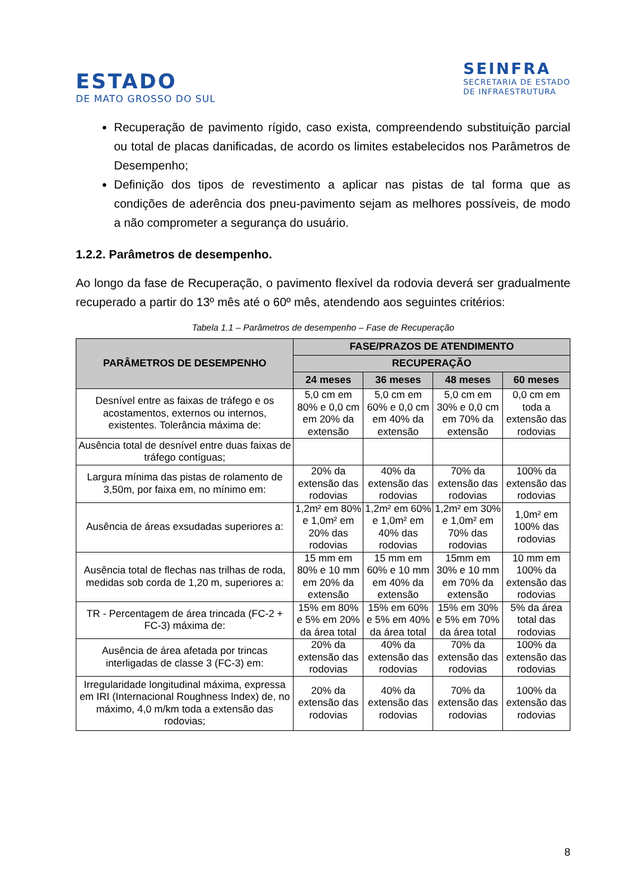ESTADO
DE MATO GROSSO DO SUL
SEINFRA
SECRETARIA DE ESTADO
DE INFRAESTRUTURA
Recuperação de pavimento rígido, caso exista, compreendendo substituição parcial ou total de placas danificadas, de acordo os limites estabelecidos nos Parâmetros de Desempenho;
Definição dos tipos de revestimento a aplicar nas pistas de tal forma que as condições de aderência dos pneu-pavimento sejam as melhores possíveis, de modo a não comprometer a segurança do usuário.
1.2.2. Parâmetros de desempenho.
Ao longo da fase de Recuperação, o pavimento flexível da rodovia deverá ser gradualmente recuperado a partir do 13º mês até o 60º mês, atendendo aos seguintes critérios:
Tabela 1.1 – Parâmetros de desempenho – Fase de Recuperação
| PARÂMETROS DE DESEMPENHO | FASE/PRAZOS DE ATENDIMENTO | | | |
| --- | --- | --- | --- | --- |
| | RECUPERAÇÃO | | | |
| | 24 meses | 36 meses | 48 meses | 60 meses |
| Desnível entre as faixas de tráfego e os acostamentos, externos ou internos, existentes. Tolerância máxima de: | 5,0 cm em 80% e 0,0 cm em 20% da extensão | 5,0 cm em 60% e 0,0 cm em 40% da extensão | 5,0 cm em 30% e 0,0 cm em 70% da extensão | 0,0 cm em toda a extensão das rodovias |
| Ausência total de desnível entre duas faixas de tráfego contíguas; | | | | |
| Largura mínima das pistas de rolamento de 3,50m, por faixa em, no mínimo em: | 20% da extensão das rodovias | 40% da extensão das rodovias | 70% da extensão das rodovias | 100% da extensão das rodovias |
| Ausência de áreas exsudadas superiores a: | 1,2m² em 80% e 1,0m² em 20% das rodovias | 1,2m² em 60% e 1,0m² em 40% das rodovias | 1,2m² em 30% e 1,0m² em 70% das rodovias | 1,0m² em 100% das rodovias |
| Ausência total de flechas nas trilhas de roda, medidas sob corda de 1,20 m, superiores a: | 15 mm em 80% e 10 mm em 20% da extensão | 15 mm em 60% e 10 mm em 40% da extensão | 15mm em 30% e 10 mm em 70% da extensão | 10 mm em 100% da extensão das rodovias |
| TR - Percentagem de área trincada (FC-2 + FC-3) máxima de: | 15% em 80% e 5% em 20% da área total | 15% em 60% e 5% em 40% da área total | 15% em 30% e 5% em 70% da área total | 5% da área total das rodovias |
| Ausência de área afetada por trincas interligadas de classe 3 (FC-3) em: | 20% da extensão das rodovias | 40% da extensão das rodovias | 70% da extensão das rodovias | 100% da extensão das rodovias |
| Irregularidade longitudinal máxima, expressa em IRI (Internacional Roughness Index) de, no máximo, 4,0 m/km toda a extensão das rodovias; | 20% da extensão das rodovias | 40% da extensão das rodovias | 70% da extensão das rodovias | 100% da extensão das rodovias |
8